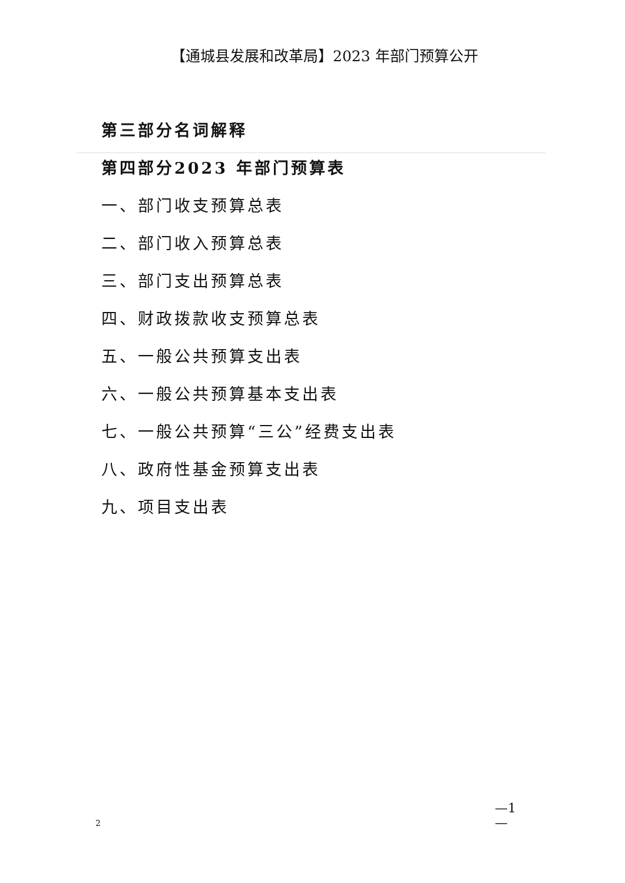【通城县发展和改革局】2023 年部门预算公开
第三部分名词解释
第四部分2023 年部门预算表
一、部门收支预算总表
二、部门收入预算总表
三、部门支出预算总表
四、财政拨款收支预算总表
五、一般公共预算支出表
六、一般公共预算基本支出表
七、一般公共预算“三公”经费支出表
八、政府性基金预算支出表
九、项目支出表
—1
—
2